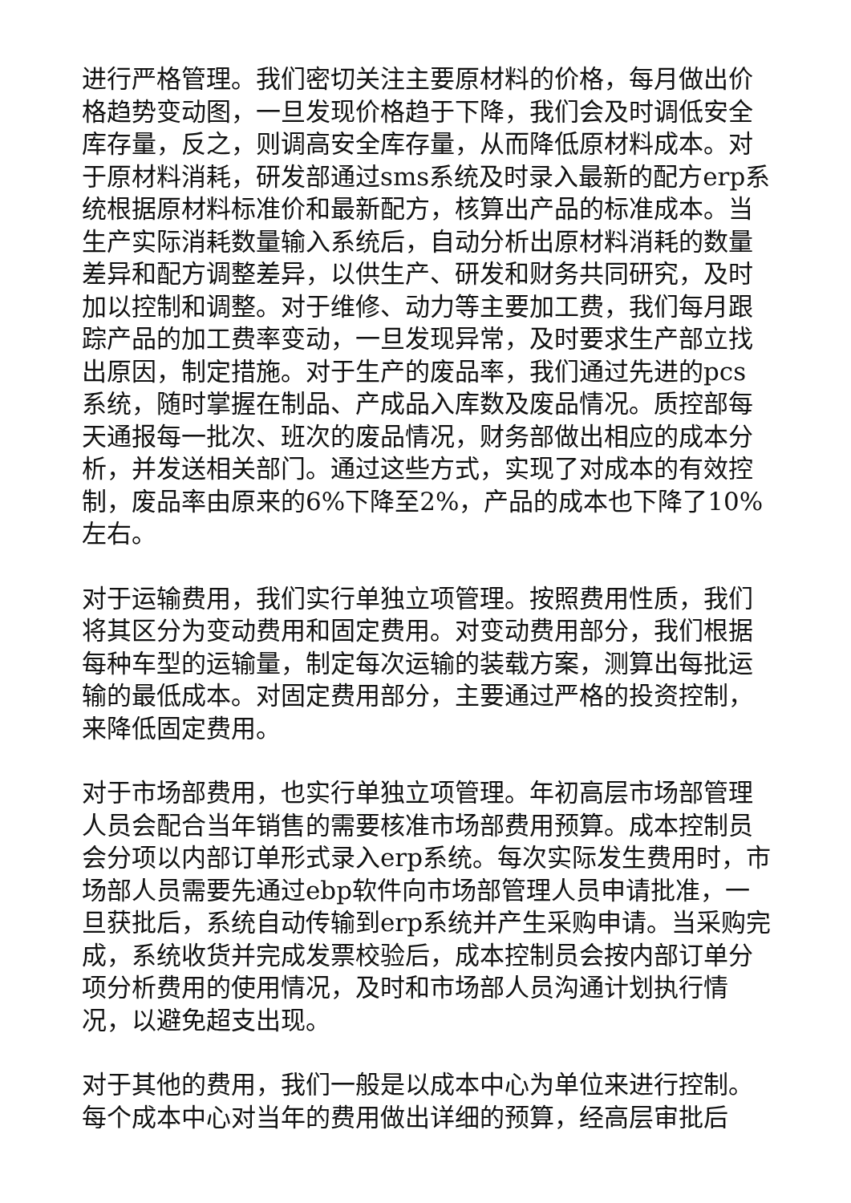进行严格管理。我们密切关注主要原材料的价格，每月做出价格趋势变动图，一旦发现价格趋于下降，我们会及时调低安全库存量，反之，则调高安全库存量，从而降低原材料成本。对于原材料消耗，研发部通过sms系统及时录入最新的配方erp系统根据原材料标准价和最新配方，核算出产品的标准成本。当生产实际消耗数量输入系统后，自动分析出原材料消耗的数量差异和配方调整差异，以供生产、研发和财务共同研究，及时加以控制和调整。对于维修、动力等主要加工费，我们每月跟踪产品的加工费率变动，一旦发现异常，及时要求生产部立找出原因，制定措施。对于生产的废品率，我们通过先进的pcs系统，随时掌握在制品、产成品入库数及废品情况。质控部每天通报每一批次、班次的废品情况，财务部做出相应的成本分析，并发送相关部门。通过这些方式，实现了对成本的有效控制，废品率由原来的6%下降至2%，产品的成本也下降了10%左右。
对于运输费用，我们实行单独立项管理。按照费用性质，我们将其区分为变动费用和固定费用。对变动费用部分，我们根据每种车型的运输量，制定每次运输的装载方案，测算出每批运输的最低成本。对固定费用部分，主要通过严格的投资控制，来降低固定费用。
对于市场部费用，也实行单独立项管理。年初高层市场部管理人员会配合当年销售的需要核准市场部费用预算。成本控制员会分项以内部订单形式录入erp系统。每次实际发生费用时，市场部人员需要先通过ebp软件向市场部管理人员申请批准，一旦获批后，系统自动传输到erp系统并产生采购申请。当采购完成，系统收货并完成发票校验后，成本控制员会按内部订单分项分析费用的使用情况，及时和市场部人员沟通计划执行情况，以避免超支出现。
对于其他的费用，我们一般是以成本中心为单位来进行控制。每个成本中心对当年的费用做出详细的预算，经高层审批后